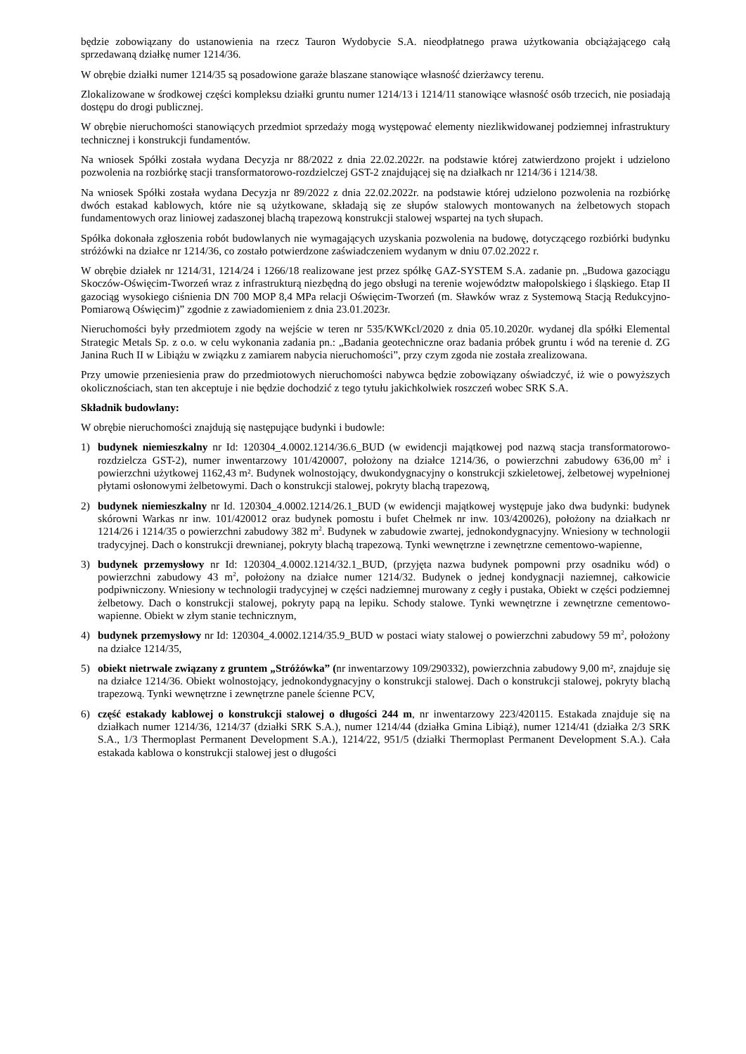będzie zobowiązany do ustanowienia na rzecz Tauron Wydobycie S.A. nieodpłatnego prawa użytkowania obciążającego całą sprzedawaną działkę numer 1214/36.
W obrębie działki numer 1214/35 są posadowione garaże blaszane stanowiące własność dzierżawcy terenu.
Zlokalizowane w środkowej części kompleksu działki gruntu numer 1214/13 i 1214/11 stanowiące własność osób trzecich, nie posiadają dostępu do drogi publicznej.
W obrębie nieruchomości stanowiących przedmiot sprzedaży mogą występować elementy niezlikwidowanej podziemnej infrastruktury technicznej i konstrukcji fundamentów.
Na wniosek Spółki została wydana Decyzja nr 88/2022 z dnia 22.02.2022r. na podstawie której zatwierdzono projekt i udzielono pozwolenia na rozbiórkę stacji transformatorowo-rozdzielczej GST-2 znajdującej się na działkach nr 1214/36 i 1214/38.
Na wniosek Spółki została wydana Decyzja nr 89/2022 z dnia 22.02.2022r. na podstawie której udzielono pozwolenia na rozbiórkę dwóch estakad kablowych, które nie są użytkowane, składają się ze słupów stalowych montowanych na żelbetowych stopach fundamentowych oraz liniowej zadaszonej blachą trapezową konstrukcji stalowej wspartej na tych słupach.
Spółka dokonała zgłoszenia robót budowlanych nie wymagających uzyskania pozwolenia na budowę, dotyczącego rozbiórki budynku stróżówki na działce nr 1214/36, co zostało potwierdzone zaświadczeniem wydanym w dniu 07.02.2022 r.
W obrębie działek nr 1214/31, 1214/24 i 1266/18 realizowane jest przez spółkę GAZ-SYSTEM S.A. zadanie pn. „Budowa gazociągu Skoczów-Oświęcim-Tworzeń wraz z infrastrukturą niezbędną do jego obsługi na terenie województw małopolskiego i śląskiego. Etap II gazociąg wysokiego ciśnienia DN 700 MOP 8,4 MPa relacji Oświęcim-Tworzeń (m. Sławków wraz z Systemową Stacją Redukcyjno-Pomiarową Oświęcim)” zgodnie z zawiadomieniem z dnia 23.01.2023r.
Nieruchomości były przedmiotem zgody na wejście w teren nr 535/KWKcl/2020 z dnia 05.10.2020r. wydanej dla spółki Elemental Strategic Metals Sp. z o.o. w celu wykonania zadania pn.: „Badania geotechniczne oraz badania próbek gruntu i wód na terenie d. ZG Janina Ruch II w Libiążu w związku z zamiarem nabycia nieruchomości”, przy czym zgoda nie została zrealizowana.
Przy umowie przeniesienia praw do przedmiotowych nieruchomości nabywca będzie zobowiązany oświadczyć, iż wie o powyższych okolicznościach, stan ten akceptuje i nie będzie dochodzić z tego tytułu jakichkolwiek roszczeń wobec SRK S.A.
Składnik budowlany:
W obrębie nieruchomości znajdują się następujące budynki i budowle:
1) budynek niemieszkalny nr Id: 120304_4.0002.1214/36.6_BUD (w ewidencji majątkowej pod nazwą stacja transformatorowo-rozdzielcza GST-2), numer inwentarzowy 101/420007, położony na działce 1214/36, o powierzchni zabudowy 636,00 m<sup>2</sup> i powierzchni użytkowej 1162,43 m². Budynek wolnostojący, dwukondygnacyjny o konstrukcji szkieletowej, żelbetowej wypełnionej płytami osłonowymi żelbetowymi. Dach o konstrukcji stalowej, pokryty blachą trapezową,
2) budynek niemieszkalny nr Id. 120304_4.0002.1214/26.1_BUD (w ewidencji majątkowej występuje jako dwa budynki: budynek skórowni Warkas nr inw. 101/420012 oraz budynek pomostu i bufet Chełmek nr inw. 103/420026), położony na działkach nr 1214/26 i 1214/35 o powierzchni zabudowy 382 m<sup>2</sup>. Budynek w zabudowie zwartej, jednokondygnacyjny. Wniesiony w technologii tradycyjnej. Dach o konstrukcji drewnianej, pokryty blachą trapezową. Tynki wewnętrzne i zewnętrzne cementowo-wapienne,
3) budynek przemysłowy nr Id: 120304_4.0002.1214/32.1_BUD, (przyjęta nazwa budynek pompowni przy osadniku wód) o powierzchni zabudowy 43 m<sup>2</sup>, położony na działce numer 1214/32. Budynek o jednej kondygnacji naziemnej, całkowicie podpiwniczony. Wniesiony w technologii tradycyjnej w części nadziemnej murowany z cegły i pustaka, Obiekt w części podziemnej żelbetowy. Dach o konstrukcji stalowej, pokryty papą na lepiku. Schody stalowe. Tynki wewnętrzne i zewnętrzne cementowo-wapienne. Obiekt w złym stanie technicznym,
4) budynek przemysłowy nr Id: 120304_4.0002.1214/35.9_BUD w postaci wiaty stalowej o powierzchni zabudowy 59 m<sup>2</sup>, położony na działce 1214/35,
5) obiekt nietrwale związany z gruntem „Stróżówka” (nr inwentarzowy 109/290332), powierzchnia zabudowy 9,00 m², znajduje się na działce 1214/36. Obiekt wolnostojący, jednokondygnacyjny o konstrukcji stalowej. Dach o konstrukcji stalowej, pokryty blachą trapezową. Tynki wewnętrzne i zewnętrzne panele ścienne PCV,
6) część estakady kablowej o konstrukcji stalowej o długości 244 m, nr inwentarzowy 223/420115. Estakada znajduje się na działkach numer 1214/36, 1214/37 (działki SRK S.A.), numer 1214/44 (działka Gmina Libiąż), numer 1214/41 (działka 2/3 SRK S.A., 1/3 Thermoplast Permanent Development S.A.), 1214/22, 951/5 (działki Thermoplast Permanent Development S.A.). Cała estakada kablowa o konstrukcji stalowej jest o długości